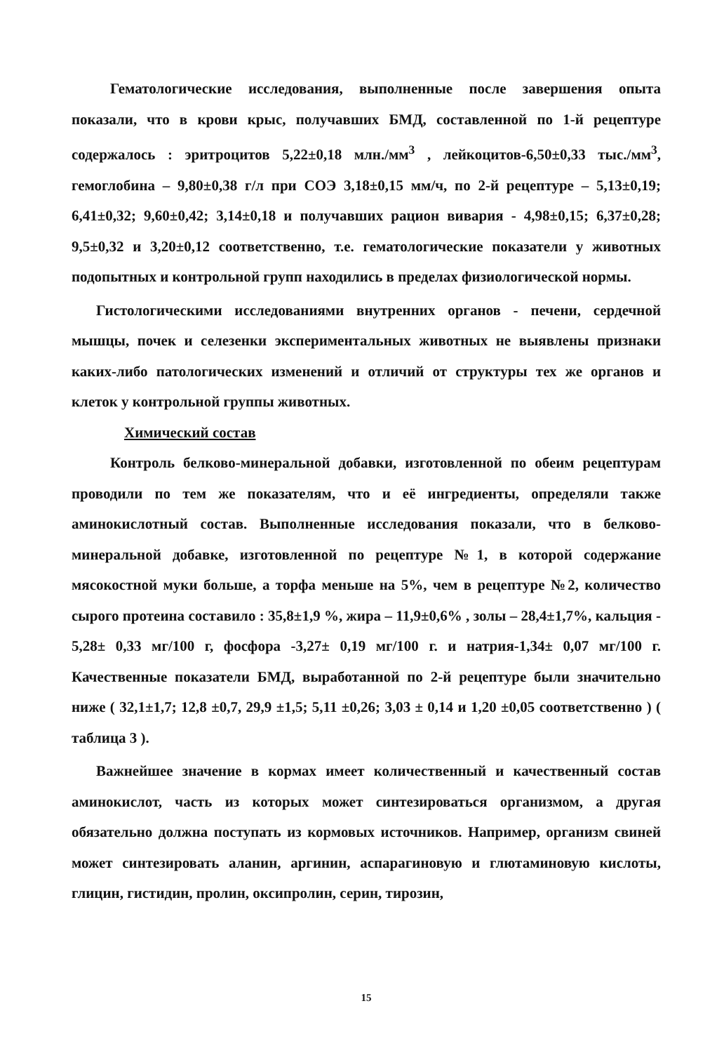Гематологические исследования, выполненные после завершения опыта показали, что в крови крыс, получавших БМД, составленной по 1-й рецептуре содержалось : эритроцитов 5,22±0,18 млн./мм<sup>3</sup> , лейкоцитов-6,50±0,33 тыс./мм<sup>3</sup>, гемоглобина – 9,80±0,38 г/л при СОЭ 3,18±0,15 мм/ч, по 2-й рецептуре – 5,13±0,19; 6,41±0,32; 9,60±0,42; 3,14±0,18 и получавших рацион вивария - 4,98±0,15; 6,37±0,28; 9,5±0,32 и 3,20±0,12 соответственно, т.е. гематологические показатели у животных подопытных и контрольной групп находились в пределах физиологической нормы.
Гистологическими исследованиями внутренних органов - печени, сердечной мышцы, почек и селезенки экспериментальных животных не выявлены признаки каких-либо патологических изменений и отличий от структуры тех же органов и клеток у контрольной группы животных.
Химический состав
Контроль белково-минеральной добавки, изготовленной по обеим рецептурам проводили по тем же показателям, что и её ингредиенты, определяли также аминокислотный состав. Выполненные исследования показали, что в белково-минеральной добавке, изготовленной по рецептуре №1, в которой содержание мясокостной муки больше, а торфа меньше на 5%, чем в рецептуре №2, количество сырого протеина составило : 35,8±1,9 %, жира – 11,9±0,6% , золы – 28,4±1,7%, кальция - 5,28± 0,33 мг/100 г, фосфора -3,27± 0,19 мг/100 г. и натрия-1,34± 0,07 мг/100 г. Качественные показатели БМД, выработанной по 2-й рецептуре были значительно ниже ( 32,1±1,7; 12,8 ±0,7, 29,9 ±1,5; 5,11 ±0,26; 3,03 ± 0,14 и 1,20 ±0,05 соответственно ) ( таблица 3 ).
Важнейшее значение в кормах имеет количественный и качественный состав аминокислот, часть из которых может синтезироваться организмом, а другая обязательно должна поступать из кормовых источников. Например, организм свиней может синтезировать аланин, аргинин, аспарагиновую и глютаминовую кислоты, глицин, гистидин, пролин, оксипролин, серин, тирозин,
15